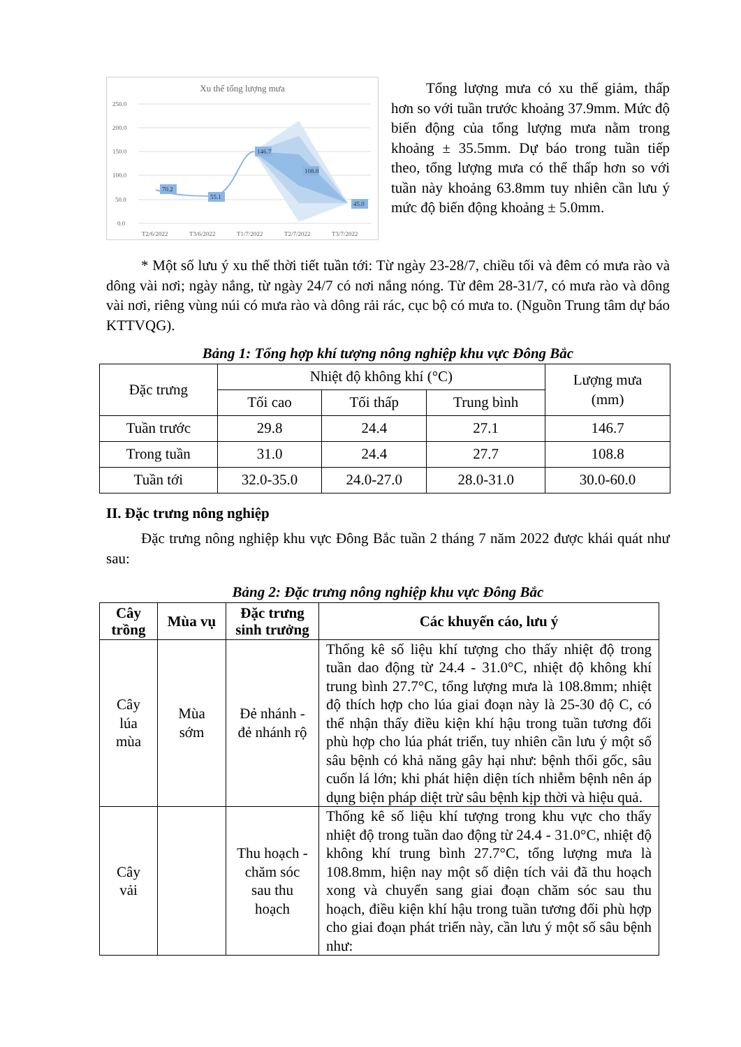Xu thế tổng lượng mưa
250.0
200.0
150.0
100.0
50.0
0.0
70.2
55.1
146.7
108.8
45.0
T2/6/2022
T3/6/2022
T1/7/2022
T2/7/2022
T3/7/2022
Tổng lượng mưa có xu thế giảm, thấp hơn so với tuần trước khoảng 37.9mm. Mức độ biến động của tổng lượng mưa nằm trong khoảng ± 35.5mm. Dự báo trong tuần tiếp theo, tổng lượng mưa có thể thấp hơn so với tuần này khoảng 63.8mm tuy nhiên cần lưu ý mức độ biến động khoảng ± 5.0mm.
* Một số lưu ý xu thế thời tiết tuần tới: Từ ngày 23-28/7, chiều tối và đêm có mưa rào và dông vài nơi; ngày nắng, từ ngày 24/7 có nơi nắng nóng. Từ đêm 28-31/7, có mưa rào và dông vài nơi, riêng vùng núi có mưa rào và dông rải rác, cục bộ có mưa to. (Nguồn Trung tâm dự báo KTTVQG).
Bảng 1: Tổng hợp khí tượng nông nghiệp khu vực Đông Bắc
| Đặc trưng | Nhiệt độ không khí (°C) | | | Lượng mưa (mm) |
| | Tối cao | Tối thấp | Trung bình | |
| Tuần trước | 29.8 | 24.4 | 27.1 | 146.7 |
| Trong tuần | 31.0 | 24.4 | 27.7 | 108.8 |
| Tuần tới | 32.0-35.0 | 24.0-27.0 | 28.0-31.0 | 30.0-60.0 |
II. Đặc trưng nông nghiệp
Đặc trưng nông nghiệp khu vực Đông Bắc tuần 2 tháng 7 năm 2022 được khái quát như sau:
Bảng 2: Đặc trưng nông nghiệp khu vực Đông Bắc
| Cây trồng | Mùa vụ | Đặc trưng sinh trưởng | Các khuyến cáo, lưu ý |
| --- | --- | --- | --- |
| Cây lúa mùa | Mùa sớm | Đẻ nhánh - đẻ nhánh rộ | Thống kê số liệu khí tượng cho thấy nhiệt độ trong tuần dao động từ 24.4 - 31.0°C, nhiệt độ không khí trung bình 27.7°C, tổng lượng mưa là 108.8mm; nhiệt độ thích hợp cho lúa giai đoạn này là 25-30 độ C, có thể nhận thấy điều kiện khí hậu trong tuần tương đối phù hợp cho lúa phát triển, tuy nhiên cần lưu ý một số sâu bệnh có khả năng gây hại như: bệnh thối gốc, sâu cuốn lá lớn; khi phát hiện diện tích nhiễm bệnh nên áp dụng biện pháp diệt trừ sâu bệnh kịp thời và hiệu quả. |
| Cây vải | | Thu hoạch - chăm sóc sau thu hoạch | Thống kê số liệu khí tượng trong khu vực cho thấy nhiệt độ trong tuần dao động từ 24.4 - 31.0°C, nhiệt độ không khí trung bình 27.7°C, tổng lượng mưa là 108.8mm, hiện nay một số diện tích vải đã thu hoạch xong và chuyển sang giai đoạn chăm sóc sau thu hoạch, điều kiện khí hậu trong tuần tương đối phù hợp cho giai đoạn phát triển này, cần lưu ý một số sâu bệnh như: |